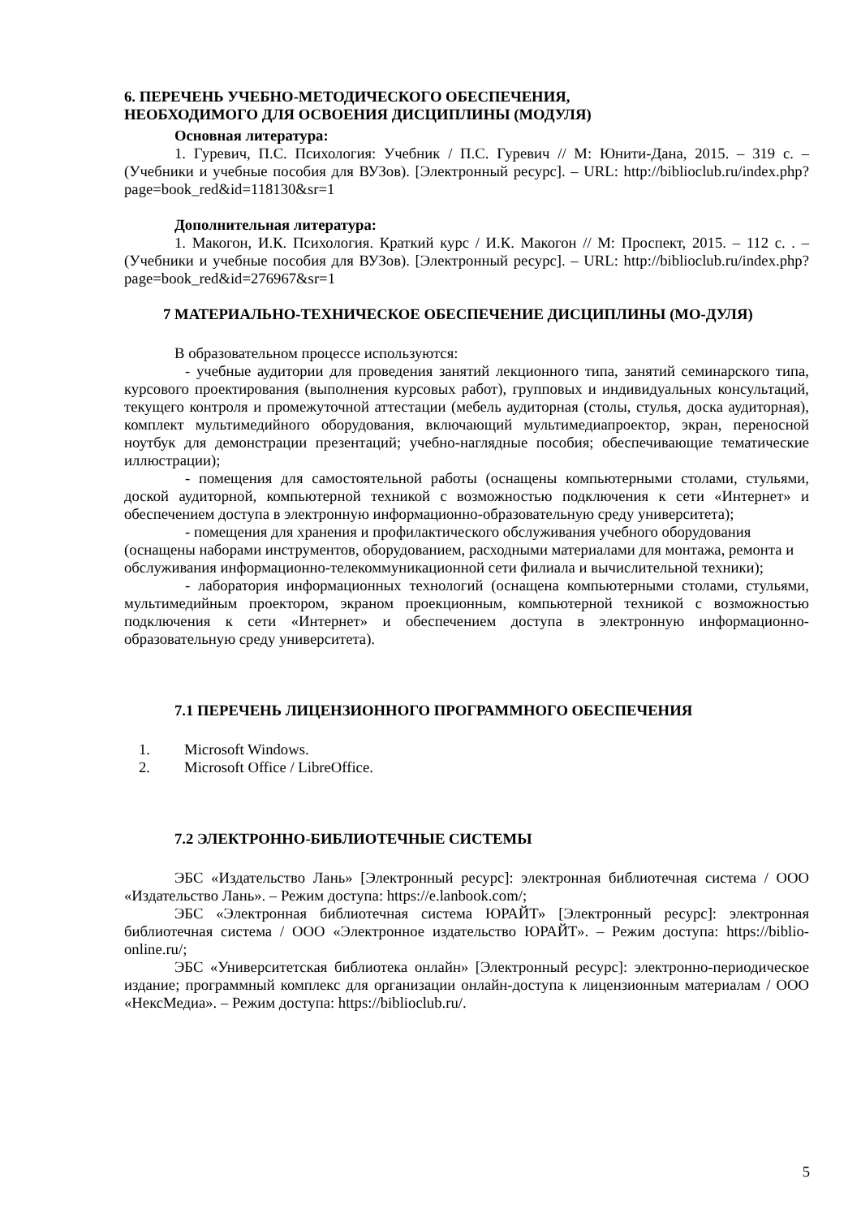6. ПЕРЕЧЕНЬ УЧЕБНО-МЕТОДИЧЕСКОГО ОБЕСПЕЧЕНИЯ,
НЕОБХОДИМОГО ДЛЯ ОСВОЕНИЯ ДИСЦИПЛИНЫ (МОДУЛЯ)
Основная литература:
1. Гуревич, П.С. Психология: Учебник / П.С. Гуревич // М: Юнити-Дана, 2015. – 319 с. – (Учебники и учебные пособия для ВУЗов). [Электронный ресурс]. – URL: http://biblioclub.ru/index.php?page=book_red&id=118130&sr=1
Дополнительная литература:
1. Макогон, И.К. Психология. Краткий курс / И.К. Макогон // М: Проспект, 2015. – 112 с. . – (Учебники и учебные пособия для ВУЗов). [Электронный ресурс]. – URL: http://biblioclub.ru/index.php?page=book_red&id=276967&sr=1
7 МАТЕРИАЛЬНО-ТЕХНИЧЕСКОЕ ОБЕСПЕЧЕНИЕ ДИСЦИПЛИНЫ (МО-ДУЛЯ)
В образовательном процессе используются:
- учебные аудитории для проведения занятий лекционного типа, занятий семинарского типа, курсового проектирования (выполнения курсовых работ), групповых и индивидуальных консультаций, текущего контроля и промежуточной аттестации (мебель аудиторная (столы, стулья, доска аудиторная), комплект мультимедийного оборудования, включающий мультимедиапроектор, экран, переносной ноутбук для демонстрации презентаций; учебно-наглядные пособия; обеспечивающие тематические иллюстрации);
- помещения для самостоятельной работы (оснащены компьютерными столами, стульями, доской аудиторной, компьютерной техникой с возможностью подключения к сети «Интернет» и обеспечением доступа в электронную информационно-образовательную среду университета);
- помещения для хранения и профилактического обслуживания учебного оборудования (оснащены наборами инструментов, оборудованием, расходными материалами для монтажа, ремонта и обслуживания информационно-телекоммуникационной сети филиала и вычислительной техники);
- лаборатория информационных технологий (оснащена компьютерными столами, стульями, мультимедийным проектором, экраном проекционным, компьютерной техникой с возможностью подключения к сети «Интернет» и обеспечением доступа в электронную информационно-образовательную среду университета).
7.1 ПЕРЕЧЕНЬ ЛИЦЕНЗИОННОГО ПРОГРАММНОГО ОБЕСПЕЧЕНИЯ
1. Microsoft Windows.
2. Microsoft Office / LibreOffice.
7.2 ЭЛЕКТРОННО-БИБЛИОТЕЧНЫЕ СИСТЕМЫ
ЭБС «Издательство Лань» [Электронный ресурс]: электронная библиотечная система / ООО «Издательство Лань». – Режим доступа: https://e.lanbook.com/;
ЭБС «Электронная библиотечная система ЮРАЙТ» [Электронный ресурс]: электронная библиотечная система / ООО «Электронное издательство ЮРАЙТ». – Режим доступа: https://biblio-online.ru/;
ЭБС «Университетская библиотека онлайн» [Электронный ресурс]: электронно-периодическое издание; программный комплекс для организации онлайн-доступа к лицензионным материалам / ООО «НексМедиа». – Режим доступа: https://biblioclub.ru/.
5